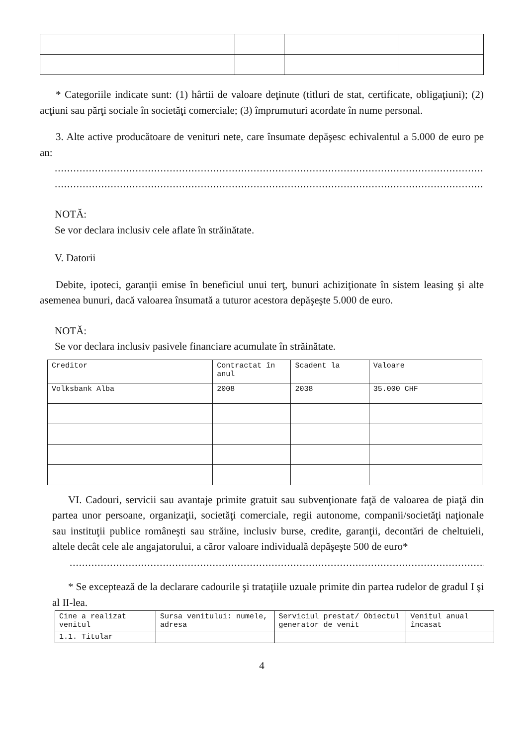* Categoriile indicate sunt: (1) hârtii de valoare deţinute (titluri de stat, certificate, obligaţiuni); (2) acţiuni sau părţi sociale în societăţi comerciale; (3) împrumuturi acordate în nume personal.
3. Alte active producătoare de venituri nete, care însumate depăşesc echivalentul a 5.000 de euro pe an:
......................................................................................................................................................
......................................................................................................................................................
NOTĂ:
Se vor declara inclusiv cele aflate în străinătate.
V. Datorii
Debite, ipoteci, garanţii emise în beneficiul unui terţ, bunuri achiziţionate în sistem leasing şi alte asemenea bunuri, dacă valoarea însumată a tuturor acestora depăşeşte 5.000 de euro.
NOTĂ:
Se vor declara inclusiv pasivele financiare acumulate în străinătate.
| Creditor | Contractat în anul | Scadent la | Valoare |
| --- | --- | --- | --- |
| Volksbank Alba | 2008 | 2038 | 35.000 CHF |
VI. Cadouri, servicii sau avantaje primite gratuit sau subvenţionate faţă de valoarea de piaţă din partea unor persoane, organizaţii, societăţi comerciale, regii autonome, companii/societăţi naţionale sau instituţii publice româneşti sau străine, inclusiv burse, credite, garanţii, decontări de cheltuieli, altele decât cele ale angajatorului, a căror valoare individuală depăşeşte 500 de euro*
..............................................................................................................................................
* Se exceptează de la declarare cadourile şi trataţiile uzuale primite din partea rudelor de gradul I şi al II-lea.
| Cine a realizat venitul | Sursa venitului: numele, adresa | Serviciul prestat/ Obiectul generator de venit | Venitul anual încasat |
| --- | --- | --- | --- |
| 1.1. Titular | | | |
4